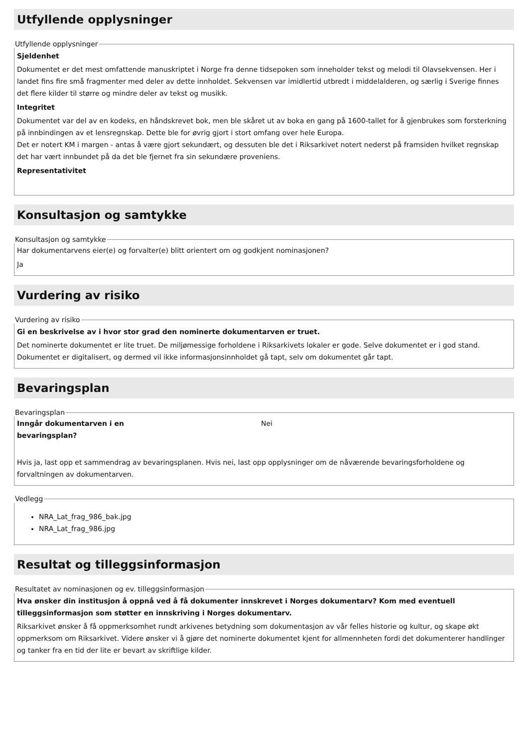Utfyllende opplysninger
Utfyllende opplysninger
Sjeldenhet
Dokumentet er det mest omfattende manuskriptet i Norge fra denne tidsepoken som inneholder tekst og melodi til Olavsekvensen. Her i landet fins fire små fragmenter med deler av dette innholdet. Sekvensen var imidlertid utbredt i middelalderen, og særlig i Sverige finnes det flere kilder til større og mindre deler av tekst og musikk.
Integritet
Dokumentet var del av en kodeks, en håndskrevet bok, men ble skåret ut av boka en gang på 1600-tallet for å gjenbrukes som forsterkning på innbindingen av et lensregnskap. Dette ble for øvrig gjort i stort omfang over hele Europa.
Det er notert KM i margen - antas å være gjort sekundært, og dessuten ble det i Riksarkivet notert nederst på framsiden hvilket regnskap det har vært innbundet på da det ble fjernet fra sin sekundære proveniens.
Representativitet
Konsultasjon og samtykke
Konsultasjon og samtykke
Har dokumentarvens eier(e) og forvalter(e) blitt orientert om og godkjent nominasjonen?
Ja
Vurdering av risiko
Vurdering av risiko
Gi en beskrivelse av i hvor stor grad den nominerte dokumentarven er truet.
Det nominerte dokumentet er lite truet. De miljømessige forholdene i Riksarkivets lokaler er gode. Selve dokumentet er i god stand. Dokumentet er digitalisert, og dermed vil ikke informasjonsinnholdet gå tapt, selv om dokumentet går tapt.
Bevaringsplan
Bevaringsplan
Inngår dokumentarven i en
bevaringsplan?
Nei
Hvis ja, last opp et sammendrag av bevaringsplanen. Hvis nei, last opp opplysninger om de nåværende bevaringsforholdene og forvaltningen av dokumentarven.
Vedlegg
NRA_Lat_frag_986_bak.jpg
NRA_Lat_frag_986.jpg
Resultat og tilleggsinformasjon
Resultatet av nominasjonen og ev. tilleggsinformasjon
Hva ønsker din institusjon å oppnå ved å få dokumenter innskrevet i Norges dokumentarv? Kom med eventuell tilleggsinformasjon som støtter en innskriving i Norges dokumentarv.
Riksarkivet ønsker å få oppmerksomhet rundt arkivenes betydning som dokumentasjon av vår felles historie og kultur, og skape økt oppmerksom om Riksarkivet. Videre ønsker vi å gjøre det nominerte dokumentet kjent for allmennheten fordi det dokumenterer handlinger og tanker fra en tid der lite er bevart av skriftlige kilder.